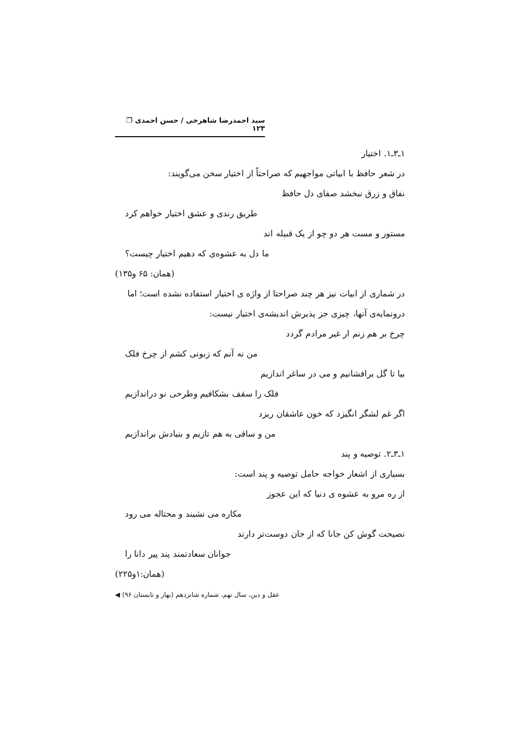سید احمدرضا شاهرخی / حسن احمدی ❐ ۱۲۳
۱ـ۳ـ۱. اختیار
در شعر حافظ با ابیاتی مواجهیم که صراحتاً از اختیار سخن می‌گویند:
نفاق و زرق نبخشد صفای دل حافظ
طریق رندی و عشق اختیار خواهم کرد
مستور و مست هر دو چو از یک قبیله اند
ما دل به عشوه‌ی که دهیم اختیار چیست؟
(همان: ۶۵ و۱۳۵)
در شماری از ابیات نیز هر چند صراحتا از واژه ی اختیار استفاده نشده است؛ اما درونمایه‌ی آنها، چیزی جز پذیرش اندیشه‌ی اختیار نیست:
چرخ بر هم زنم ار غیر مرادم گردد
من نه آنم که زبونی کشم از چرخ فلک
بیا تا گل برافشانیم و می در ساغر اندازیم
فلک را سقف بشکافیم وطرحی نو دراندازیم
اگر غم لشگر انگیزد که خون عاشقان ریزد
من و ساقی به هم تازیم و بنیادش براندازیم
۱ـ۳ـ۲. توصیه و پند
بسیاری از اشعار خواجه حامل توصیه و پند است:
از ره مرو به عشوه ی دنیا که این عجوز
مکاره می نشیند و محتاله می رود
نصیحت گوش کن جانا که از جان دوست‌تر دارند
جوانان سعادتمند پند پیر دانا را
(همان:۱و۲۲۵)
عقل و دین، سال نهم، شماره شانزدهم (بهار و تابستان ۹۶) ◀